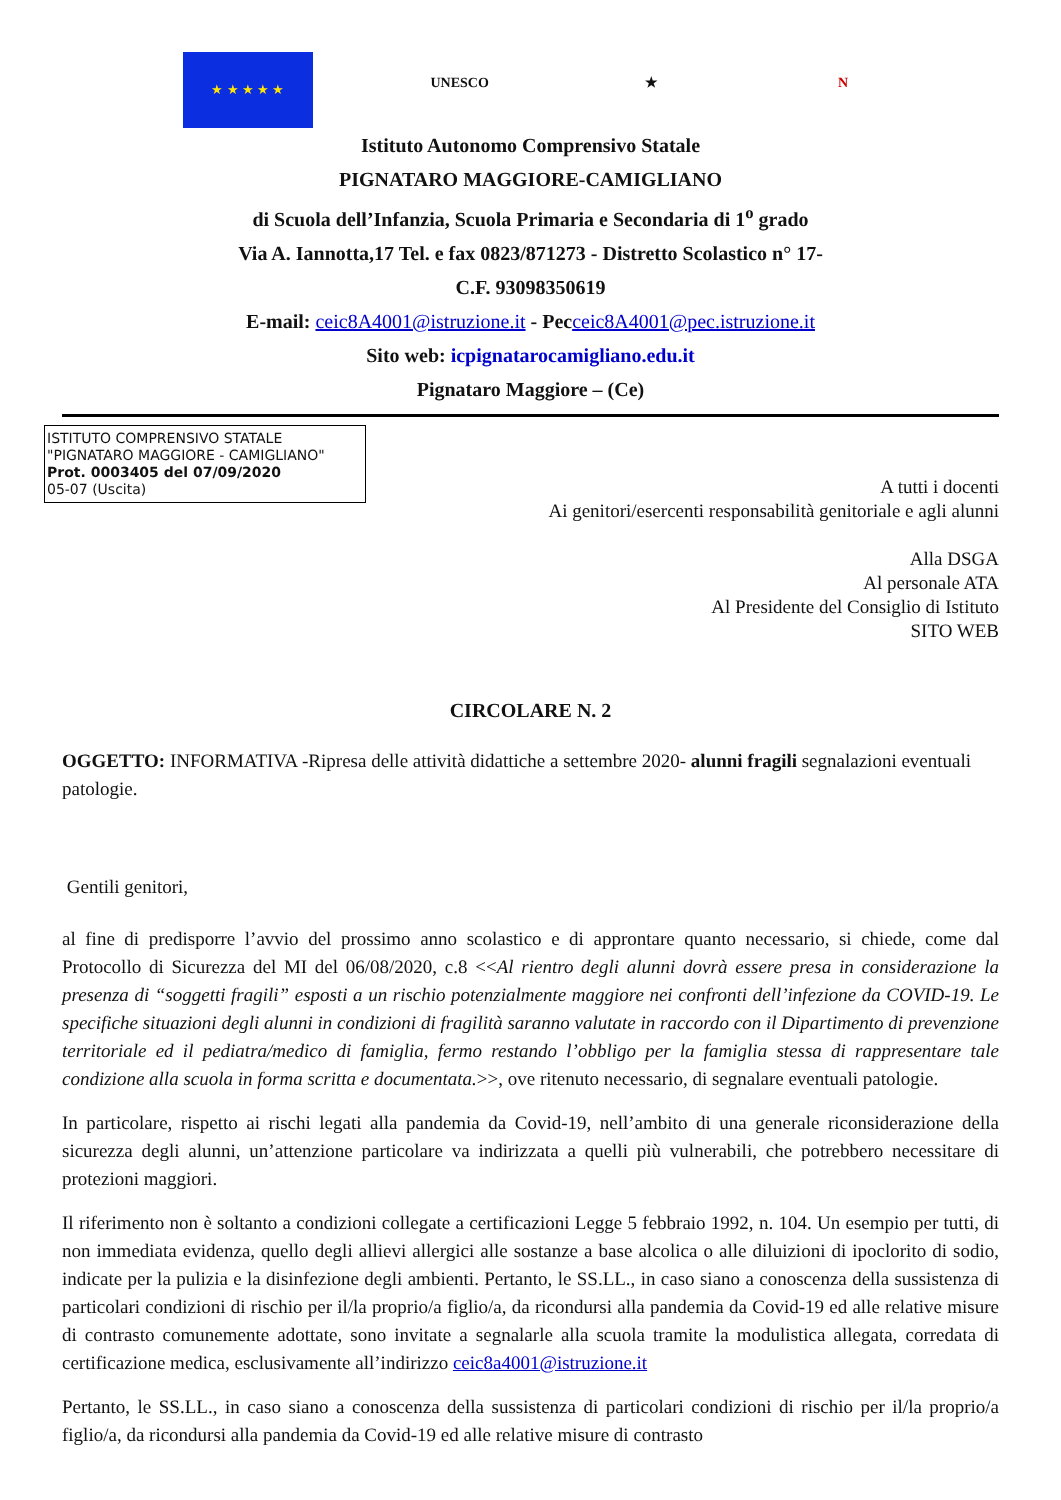★ ★ ★ ★ ★
UNESCO
★
N
Istituto Autonomo Comprensivo Statale
PIGNATARO MAGGIORE-CAMIGLIANO
di Scuola dell’Infanzia, Scuola Primaria e Secondaria di 1<sup>o</sup> grado
Via A. Iannotta,17 Tel. e fax 0823/871273 - Distretto Scolastico n° 17-
C.F. 93098350619
E-mail: ceic8A4001@istruzione.it - Pecceic8A4001@pec.istruzione.it
Sito web: icpignatarocamigliano.edu.it
Pignataro Maggiore – (Ce)
ISTITUTO COMPRENSIVO STATALE
"PIGNATARO MAGGIORE - CAMIGLIANO"
Prot. 0003405 del 07/09/2020
05-07 (Uscita)
A tutti i docenti
Ai genitori/esercenti responsabilità genitoriale e agli alunni
Alla DSGA
Al personale ATA
Al Presidente del Consiglio di Istituto
SITO WEB
CIRCOLARE N. 2
OGGETTO: INFORMATIVA -Ripresa delle attività didattiche a settembre 2020- alunni fragili segnalazioni eventuali patologie.
Gentili genitori,
al fine di predisporre l’avvio del prossimo anno scolastico e di approntare quanto necessario, si chiede, come dal Protocollo di Sicurezza del MI del 06/08/2020, c.8 <<Al rientro degli alunni dovrà essere presa in considerazione la presenza di “soggetti fragili” esposti a un rischio potenzialmente maggiore nei confronti dell’infezione da COVID-19. Le specifiche situazioni degli alunni in condizioni di fragilità saranno valutate in raccordo con il Dipartimento di prevenzione territoriale ed il pediatra/medico di famiglia, fermo restando l’obbligo per la famiglia stessa di rappresentare tale condizione alla scuola in forma scritta e documentata.>>, ove ritenuto necessario, di segnalare eventuali patologie.
In particolare, rispetto ai rischi legati alla pandemia da Covid-19, nell’ambito di una generale riconsiderazione della sicurezza degli alunni, un’attenzione particolare va indirizzata a quelli più vulnerabili, che potrebbero necessitare di protezioni maggiori.
Il riferimento non è soltanto a condizioni collegate a certificazioni Legge 5 febbraio 1992, n. 104. Un esempio per tutti, di non immediata evidenza, quello degli allievi allergici alle sostanze a base alcolica o alle diluizioni di ipoclorito di sodio, indicate per la pulizia e la disinfezione degli ambienti. Pertanto, le SS.LL., in caso siano a conoscenza della sussistenza di particolari condizioni di rischio per il/la proprio/a figlio/a, da ricondursi alla pandemia da Covid-19 ed alle relative misure di contrasto comunemente adottate, sono invitate a segnalarle alla scuola tramite la modulistica allegata, corredata di certificazione medica, esclusivamente all’indirizzo ceic8a4001@istruzione.it
Pertanto, le SS.LL., in caso siano a conoscenza della sussistenza di particolari condizioni di rischio per il/la proprio/a figlio/a, da ricondursi alla pandemia da Covid-19 ed alle relative misure di contrasto